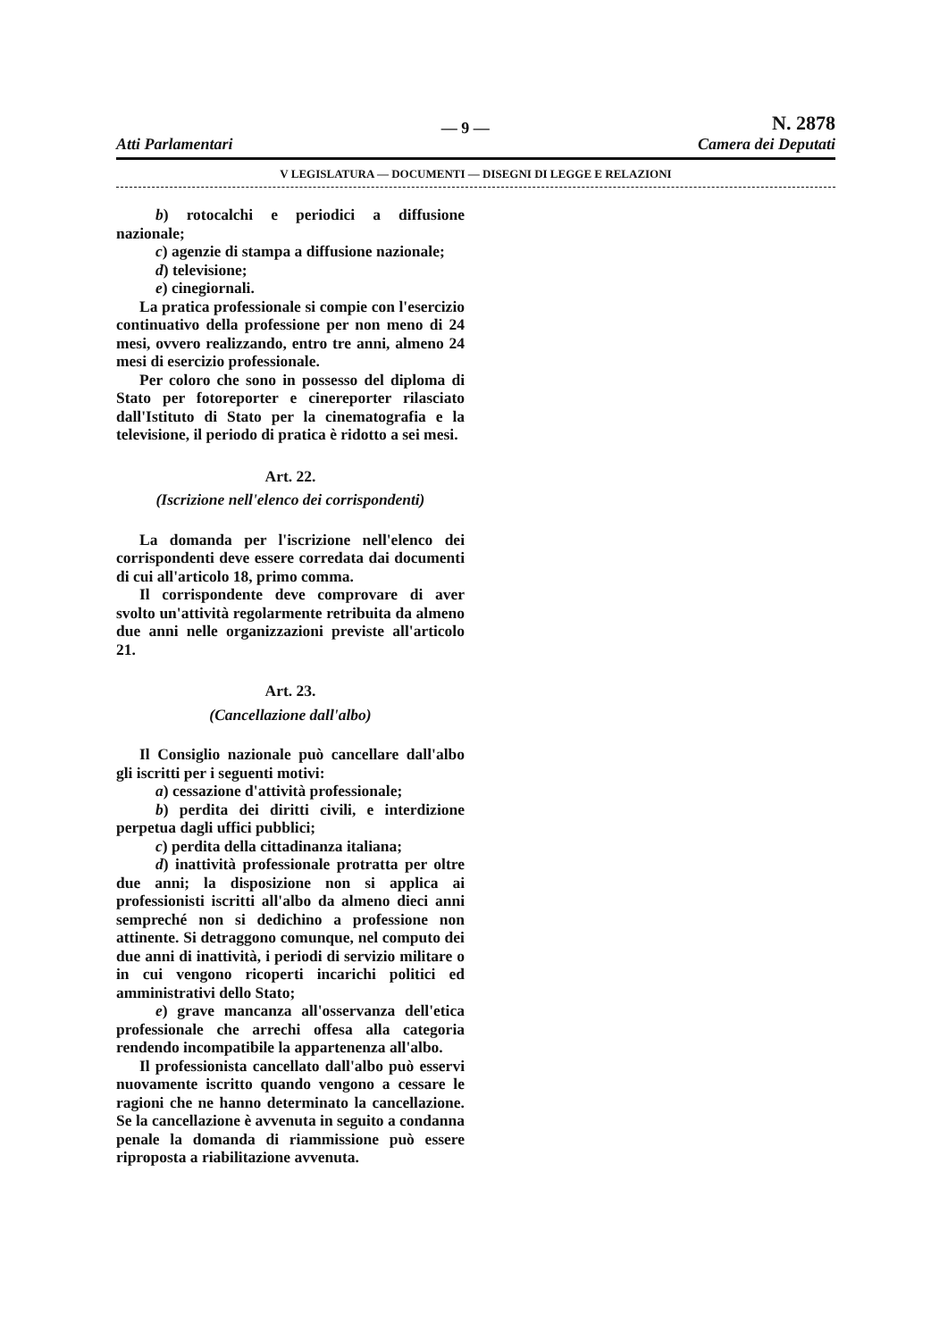Atti Parlamentari — 9 — N. 2878
Camera dei Deputati
V LEGISLATURA — DOCUMENTI — DISEGNI DI LEGGE E RELAZIONI
b) rotocalchi e periodici a diffusione nazionale;
c) agenzie di stampa a diffusione nazionale;
d) televisione;
e) cinegiornali.
La pratica professionale si compie con l'esercizio continuativo della professione per non meno di 24 mesi, ovvero realizzando, entro tre anni, almeno 24 mesi di esercizio professionale.
Per coloro che sono in possesso del diploma di Stato per fotoreporter e cinereporter rilasciato dall'Istituto di Stato per la cinematografia e la televisione, il periodo di pratica è ridotto a sei mesi.
Art. 22.
(Iscrizione nell'elenco dei corrispondenti)
La domanda per l'iscrizione nell'elenco dei corrispondenti deve essere corredata dai documenti di cui all'articolo 18, primo comma.
Il corrispondente deve comprovare di aver svolto un'attività regolarmente retribuita da almeno due anni nelle organizzazioni previste all'articolo 21.
Art. 23.
(Cancellazione dall'albo)
Il Consiglio nazionale può cancellare dall'albo gli iscritti per i seguenti motivi:
a) cessazione d'attività professionale;
b) perdita dei diritti civili, e interdizione perpetua dagli uffici pubblici;
c) perdita della cittadinanza italiana;
d) inattività professionale protratta per oltre due anni; la disposizione non si applica ai professionisti iscritti all'albo da almeno dieci anni sempreché non si dedichino a professione non attinente. Si detraggono comunque, nel computo dei due anni di inattività, i periodi di servizio militare o in cui vengono ricoperti incarichi politici ed amministrativi dello Stato;
e) grave mancanza all'osservanza dell'etica professionale che arrechi offesa alla categoria rendendo incompatibile la appartenenza all'albo.
Il professionista cancellato dall'albo può esservi nuovamente iscritto quando vengono a cessare le ragioni che ne hanno determinato la cancellazione. Se la cancellazione è avvenuta in seguito a condanna penale la domanda di riammissione può essere riproposta a riabilitazione avvenuta.